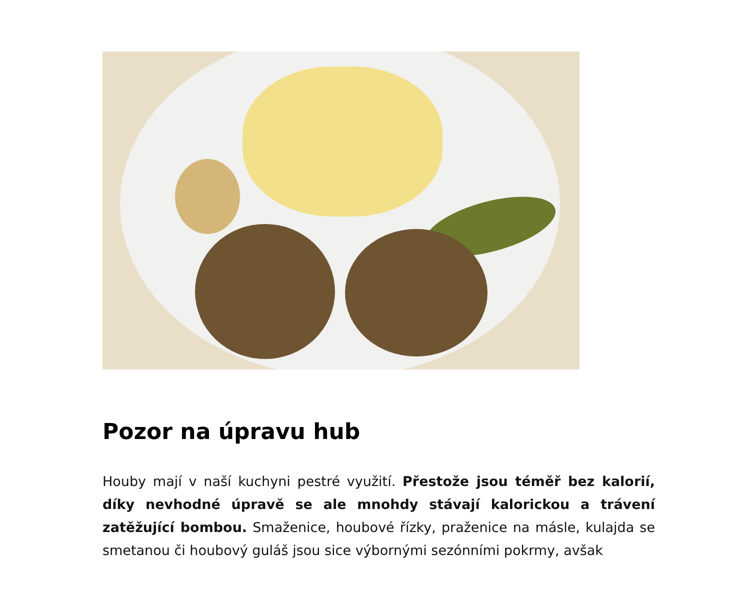Pozor na úpravu hub
Houby mají v naší kuchyni pestré využití. Přestože jsou téměř bez kalorií, díky nevhodné úpravě se ale mnohdy stávají kalorickou a trávení zatěžující bombou. Smaženice, houbové řízky, praženice na másle, kulajda se smetanou či houbový guláš jsou sice výbornými sezónními pokrmy, avšak